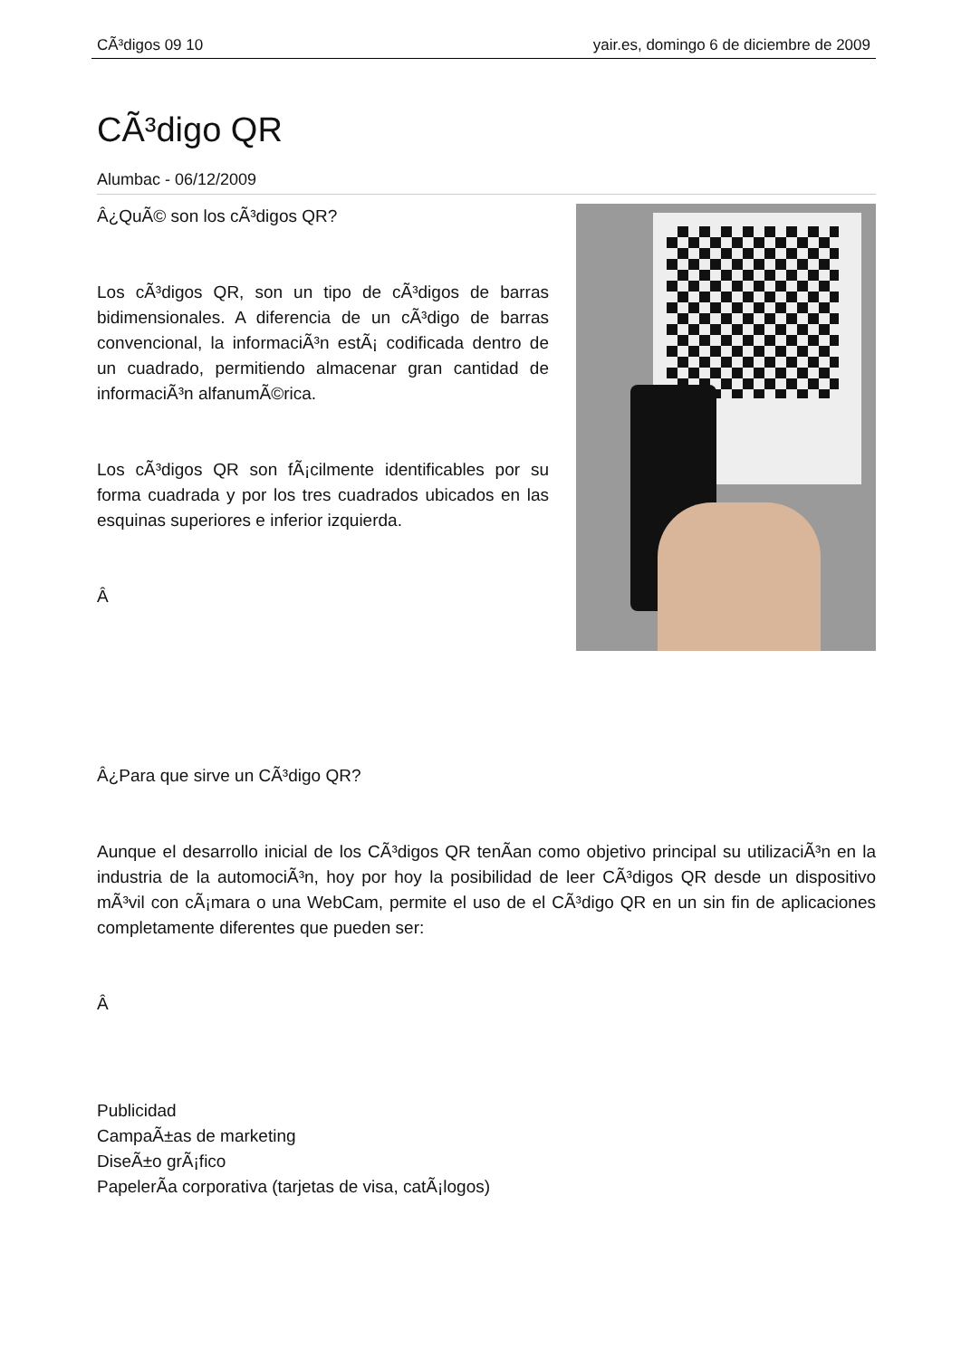CÃ³digos 09 10 yair.es, domingo 6 de diciembre de 2009
CÃ³digo QR
Alumbac - 06/12/2009
Â¿QuÃ© son los cÃ³digos QR?
Los cÃ³digos QR, son un tipo de cÃ³digos de barras bidimensionales. A diferencia de un cÃ³digo de barras convencional, la informaciÃ³n estÃ¡ codificada dentro de un cuadrado, permitiendo almacenar gran cantidad de informaciÃ³n alfanumÃ©rica.
Los cÃ³digos QR son fÃ¡cilmente identificables por su forma cuadrada y por los tres cuadrados ubicados en las esquinas superiores e inferior izquierda.
Â
Â¿Para que sirve un CÃ³digo QR?
Aunque el desarrollo inicial de los CÃ³digos QR tenÃ­an como objetivo principal su utilizaciÃ³n en la industria de la automociÃ³n, hoy por hoy la posibilidad de leer CÃ³digos QR desde un dispositivo mÃ³vil con cÃ¡mara o una WebCam, permite el uso de el CÃ³digo QR en un sin fin de aplicaciones completamente diferentes que pueden ser:
Â
Publicidad
CampaÃ±as de marketing
DiseÃ±o grÃ¡fico
PapelerÃ­a corporativa (tarjetas de visa, catÃ¡logos)